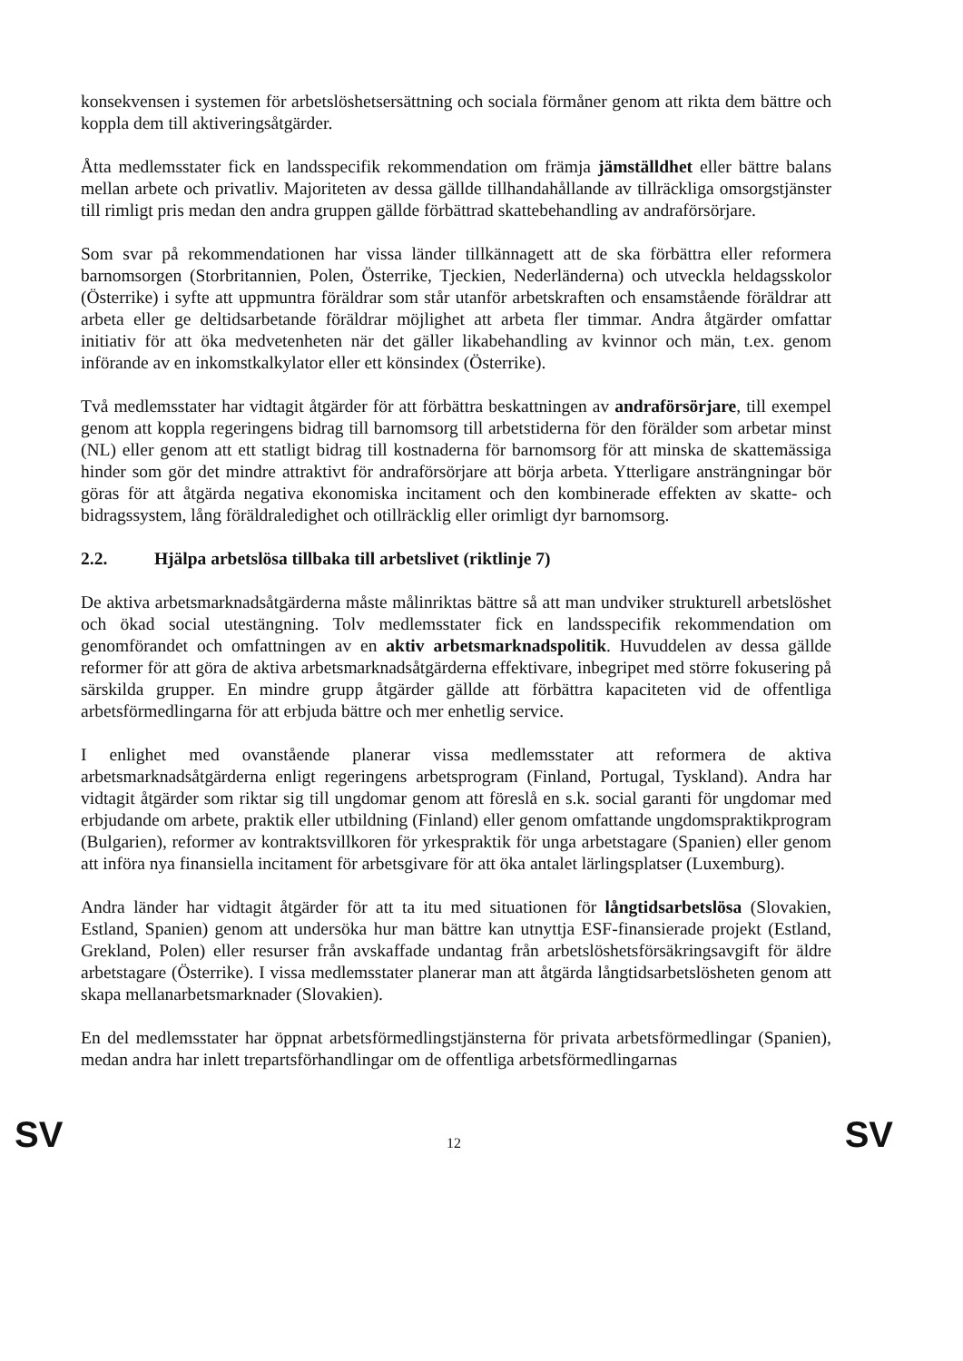konsekvensen i systemen för arbetslöshetsersättning och sociala förmåner genom att rikta dem bättre och koppla dem till aktiveringsåtgärder.
Åtta medlemsstater fick en landsspecifik rekommendation om främja jämställdhet eller bättre balans mellan arbete och privatliv. Majoriteten av dessa gällde tillhandahållande av tillräckliga omsorgstjänster till rimligt pris medan den andra gruppen gällde förbättrad skattebehandling av andraförsörjare.
Som svar på rekommendationen har vissa länder tillkännagett att de ska förbättra eller reformera barnomsorgen (Storbritannien, Polen, Österrike, Tjeckien, Nederländerna) och utveckla heldagsskolor (Österrike) i syfte att uppmuntra föräldrar som står utanför arbetskraften och ensamstående föräldrar att arbeta eller ge deltidsarbetande föräldrar möjlighet att arbeta fler timmar. Andra åtgärder omfattar initiativ för att öka medvetenheten när det gäller likabehandling av kvinnor och män, t.ex. genom införande av en inkomstkalkylator eller ett könsindex (Österrike).
Två medlemsstater har vidtagit åtgärder för att förbättra beskattningen av andraförsörjare, till exempel genom att koppla regeringens bidrag till barnomsorg till arbetstiderna för den förälder som arbetar minst (NL) eller genom att ett statligt bidrag till kostnaderna för barnomsorg för att minska de skattemässiga hinder som gör det mindre attraktivt för andraförsörjare att börja arbeta. Ytterligare ansträngningar bör göras för att åtgärda negativa ekonomiska incitament och den kombinerade effekten av skatte- och bidragssystem, lång föräldraledighet och otillräcklig eller orimligt dyr barnomsorg.
2.2. Hjälpa arbetslösa tillbaka till arbetslivet (riktlinje 7)
De aktiva arbetsmarknadsåtgärderna måste målinriktas bättre så att man undviker strukturell arbetslöshet och ökad social utestängning. Tolv medlemsstater fick en landsspecifik rekommendation om genomförandet och omfattningen av en aktiv arbetsmarknadspolitik. Huvuddelen av dessa gällde reformer för att göra de aktiva arbetsmarknadsåtgärderna effektivare, inbegripet med större fokusering på särskilda grupper. En mindre grupp åtgärder gällde att förbättra kapaciteten vid de offentliga arbetsförmedlingarna för att erbjuda bättre och mer enhetlig service.
I enlighet med ovanstående planerar vissa medlemsstater att reformera de aktiva arbetsmarknadsåtgärderna enligt regeringens arbetsprogram (Finland, Portugal, Tyskland). Andra har vidtagit åtgärder som riktar sig till ungdomar genom att föreslå en s.k. social garanti för ungdomar med erbjudande om arbete, praktik eller utbildning (Finland) eller genom omfattande ungdomspraktikprogram (Bulgarien), reformer av kontraktsvillkoren för yrkespraktik för unga arbetstagare (Spanien) eller genom att införa nya finansiella incitament för arbetsgivare för att öka antalet lärlingsplatser (Luxemburg).
Andra länder har vidtagit åtgärder för att ta itu med situationen för långtidsarbetslösa (Slovakien, Estland, Spanien) genom att undersöka hur man bättre kan utnyttja ESF-finansierade projekt (Estland, Grekland, Polen) eller resurser från avskaffade undantag från arbetslöshetsförsäkringsavgift för äldre arbetstagare (Österrike). I vissa medlemsstater planerar man att åtgärda långtidsarbetslösheten genom att skapa mellanarbetsmarknader (Slovakien).
En del medlemsstater har öppnat arbetsförmedlingstjänsterna för privata arbetsförmedlingar (Spanien), medan andra har inlett trepartsförhandlingar om de offentliga arbetsförmedlingarnas
SV 12 SV